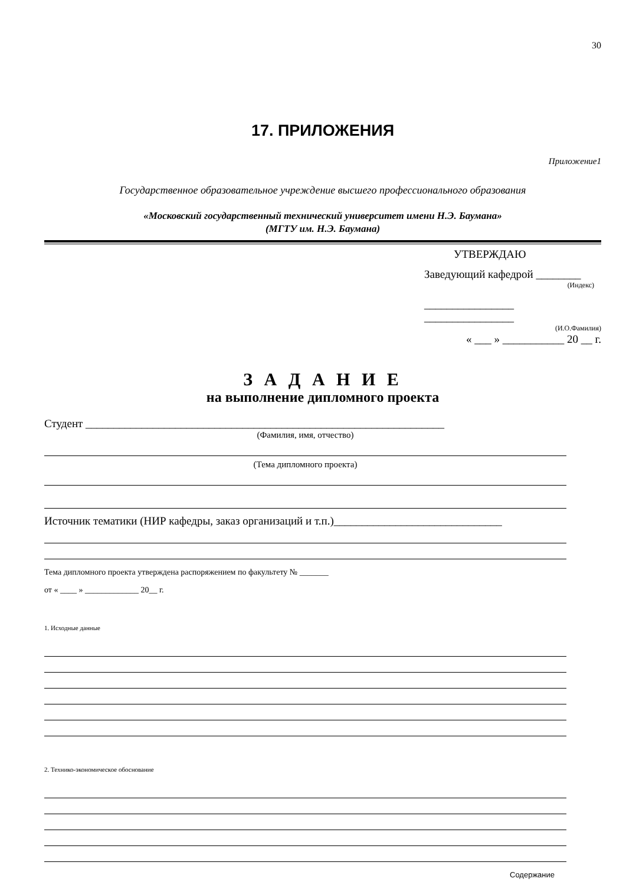30
17. ПРИЛОЖЕНИЯ
Приложение1
Государственное образовательное учреждение высшего профессионального образования
«Московский государственный технический университет имени Н.Э. Баумана»
(МГТУ им. Н.Э. Баумана)
УТВЕРЖДАЮ
Заведующий кафедрой ________
(Индекс)
________________ ________________
(И.О.Фамилия)
« ___ » ___________ 20 __ г.
З А Д А Н И Е
на выполнение дипломного проекта
Студент ________________________________________________________________
(Фамилия, имя, отчество)
(Тема дипломного проекта)
Источник тематики (НИР кафедры, заказ организаций и т.п.)______________________________
Тема дипломного проекта утверждена распоряжением по факультету № _______
от « ____ » _____________ 20__ г.
1. Исходные данные
2. Технико-экономическое обоснование
Содержание